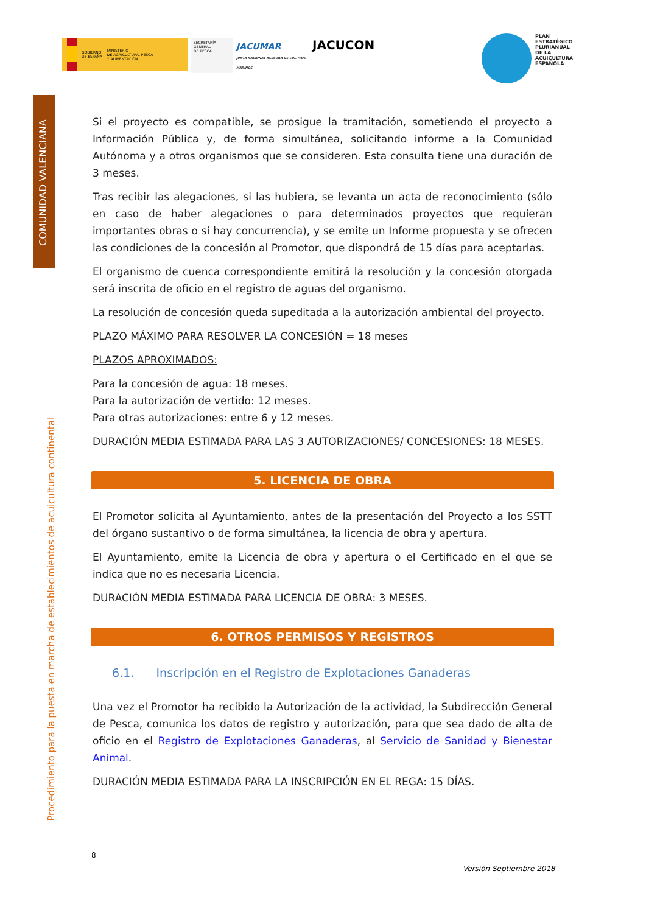GOBIERNO
DE ESPAÑA
MINISTERIO
DE AGRICULTURA, PESCA
Y ALIMENTACIÓN
SECRETARÍA GENERAL
DE PESCA
JACUMAR
JUNTA NACIONAL ASESORA DE CULTIVOS MARINOS
JACUCON
PLAN
ESTRATÉGICO
PLURIANUAL
DE LA
ACUICULTURA
ESPAÑOLA
COMUNIDAD VALENCIANA
Procedimiento para la puesta en marcha de establecimientos de acuicultura continental
Si el proyecto es compatible, se prosigue la tramitación, sometiendo el proyecto a Información Pública y, de forma simultánea, solicitando informe a la Comunidad Autónoma y a otros organismos que se consideren. Esta consulta tiene una duración de 3 meses.
Tras recibir las alegaciones, si las hubiera, se levanta un acta de reconocimiento (sólo en caso de haber alegaciones o para determinados proyectos que requieran importantes obras o si hay concurrencia), y se emite un Informe propuesta y se ofrecen las condiciones de la concesión al Promotor, que dispondrá de 15 días para aceptarlas.
El organismo de cuenca correspondiente emitirá la resolución y la concesión otorgada será inscrita de oficio en el registro de aguas del organismo.
La resolución de concesión queda supeditada a la autorización ambiental del proyecto.
PLAZO MÁXIMO PARA RESOLVER LA CONCESIÓN = 18 meses
PLAZOS APROXIMADOS:
Para la concesión de agua: 18 meses.
Para la autorización de vertido: 12 meses.
Para otras autorizaciones: entre 6 y 12 meses.
DURACIÓN MEDIA ESTIMADA PARA LAS 3 AUTORIZACIONES/ CONCESIONES: 18 MESES.
5. LICENCIA DE OBRA
El Promotor solicita al Ayuntamiento, antes de la presentación del Proyecto a los SSTT del órgano sustantivo o de forma simultánea, la licencia de obra y apertura.
El Ayuntamiento, emite la Licencia de obra y apertura o el Certificado en el que se indica que no es necesaria Licencia.
DURACIÓN MEDIA ESTIMADA PARA LICENCIA DE OBRA: 3 MESES.
6. OTROS PERMISOS Y REGISTROS
6.1. Inscripción en el Registro de Explotaciones Ganaderas
Una vez el Promotor ha recibido la Autorización de la actividad, la Subdirección General de Pesca, comunica los datos de registro y autorización, para que sea dado de alta de oficio en el Registro de Explotaciones Ganaderas, al Servicio de Sanidad y Bienestar Animal.
DURACIÓN MEDIA ESTIMADA PARA LA INSCRIPCIÓN EN EL REGA: 15 DÍAS.
8
Versión Septiembre 2018